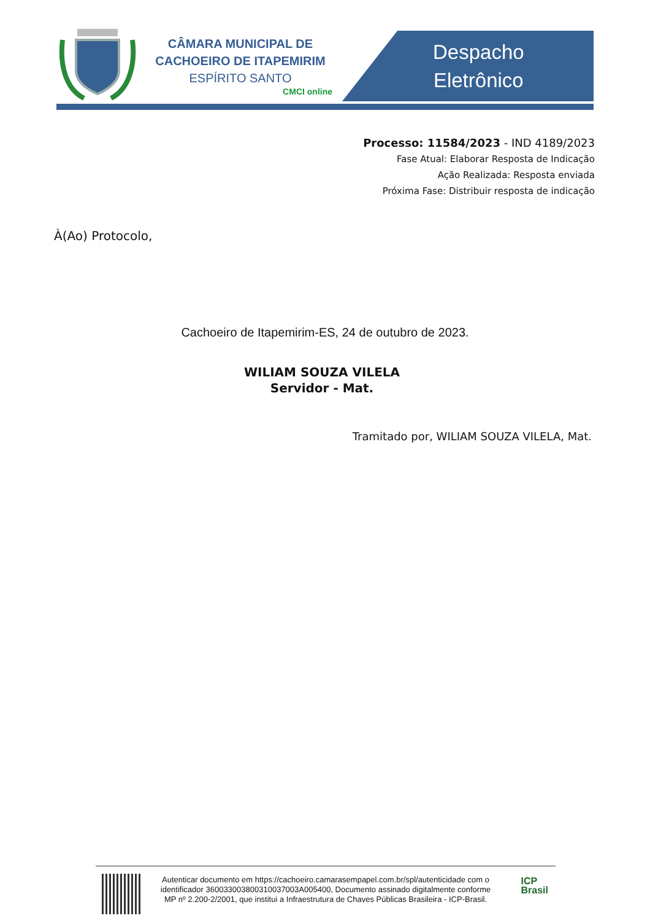CÂMARA MUNICIPAL DE
CACHOEIRO DE ITAPEMIRIM
ESPÍRITO SANTO
CMCI online
Despacho
Eletrônico
Processo: 11584/2023 - IND 4189/2023
Fase Atual: Elaborar Resposta de Indicação
Ação Realizada: Resposta enviada
Próxima Fase: Distribuir resposta de indicação
À(Ao) Protocolo,
Cachoeiro de Itapemirim-ES, 24 de outubro de 2023.
WILIAM SOUZA VILELA
Servidor - Mat.
Tramitado por, WILIAM SOUZA VILELA, Mat.
Autenticar documento em https://cachoeiro.camarasempapel.com.br/spl/autenticidade com o identificador 360033003800310037003A005400, Documento assinado digitalmente conforme MP nº 2.200-2/2001, que institui a Infraestrutura de Chaves Públicas Brasileira - ICP-Brasil.
ICP
Brasil